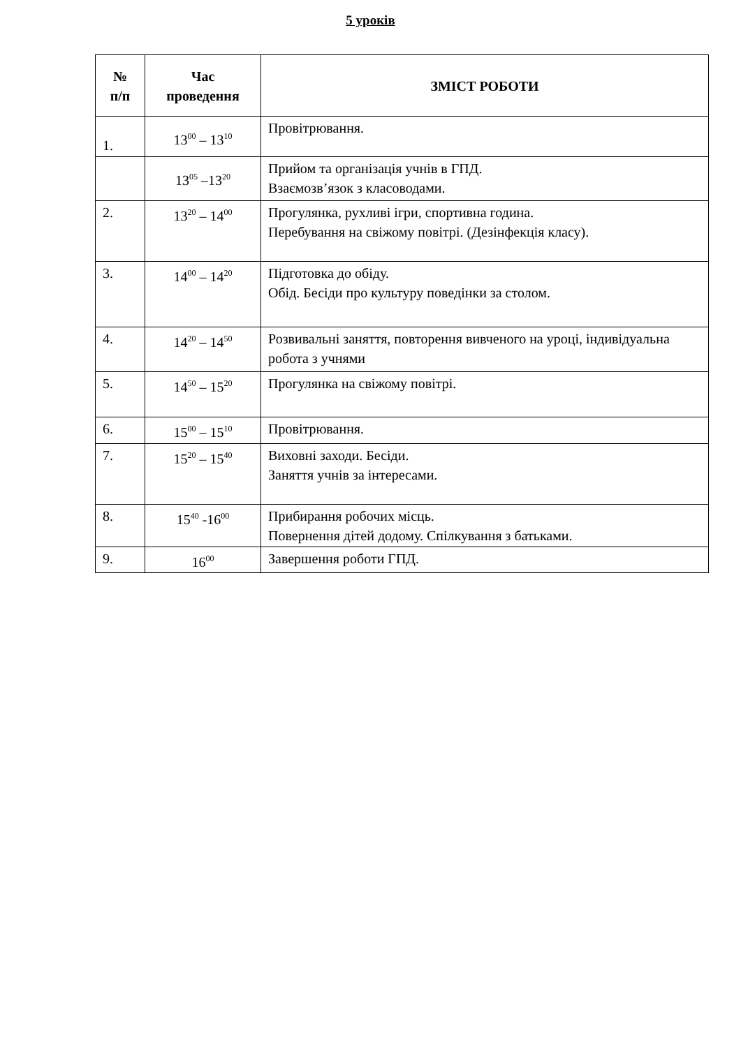5 уроків
| № п/п | Час проведення | ЗМІСТ РОБОТИ |
| --- | --- | --- |
| 1. | 13<sup>00</sup> – 13<sup>10</sup> | Провітрювання. |
| | 13<sup>05</sup> –13<sup>20</sup> | Прийом та організація учнів в ГПД. Взаємозв’язок з класоводами. |
| 2. | 13<sup>20</sup> – 14<sup>00</sup> | Прогулянка, рухливі ігри, спортивна година. Перебування на свіжому повітрі. (Дезінфекція класу). |
| 3. | 14<sup>00</sup> – 14<sup>20</sup> | Підготовка до обіду. Обід. Бесіди про культуру поведінки за столом. |
| 4. | 14<sup>20</sup> – 14<sup>50</sup> | Розвивальні заняття, повторення вивченого на уроці, індивідуальна робота з учнями |
| 5. | 14<sup>50</sup> – 15<sup>20</sup> | Прогулянка на свіжому повітрі. |
| 6. | 15<sup>00</sup> – 15<sup>10</sup> | Провітрювання. |
| 7. | 15<sup>20</sup> – 15<sup>40</sup> | Виховні заходи. Бесіди. Заняття учнів за інтересами. |
| 8. | 15<sup>40</sup> -16<sup>00</sup> | Прибирання робочих місць. Повернення дітей додому. Спілкування з батьками. |
| 9. | 16<sup>00</sup> | Завершення роботи ГПД. |